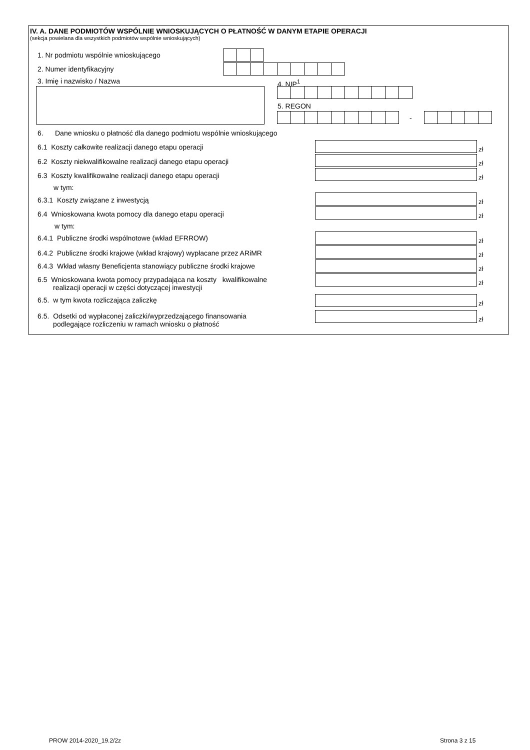IV. A. DANE PODMIOTÓW WSPÓLNIE WNIOSKUJĄCYCH O PŁATNOŚĆ W DANYM ETAPIE OPERACJI
(sekcja powielana dla wszystkich podmiotów wspólnie wnioskujących)
1. Nr podmiotu wspólnie wnioskującego
2. Numer identyfikacyjny
3. Imię i nazwisko / Nazwa 4. NIP<sup>1</sup>
5. REGON
-
6. Dane wniosku o płatność dla danego podmiotu wspólnie wnioskującego
6.1 Koszty całkowite realizacji danego etapu operacji
zł
6.2 Koszty niekwalifikowalne realizacji danego etapu operacji
zł
6.3 Koszty kwalifikowalne realizacji danego etapu operacji
zł
w tym:
6.3.1 Koszty związane z inwestycją
zł
6.4 Wnioskowana kwota pomocy dla danego etapu operacji
zł
w tym:
6.4.1 Publiczne środki wspólnotowe (wkład EFRROW)
zł
6.4.2 Publiczne środki krajowe (wkład krajowy) wypłacane przez ARiMR
zł
6.4.3 Wkład własny Beneficjenta stanowiący publiczne środki krajowe
zł
6.5 Wnioskowana kwota pomocy przypadająca na koszty kwalifikowalne
realizacji operacji w części dotyczącej inwestycji
zł
6.5. w tym kwota rozliczająca zaliczkę
zł
6.5. Odsetki od wypłaconej zaliczki/wyprzedzającego finansowania
podlegające rozliczeniu w ramach wniosku o płatność
zł
PROW 2014-2020_19.2/2z Strona 3 z 15